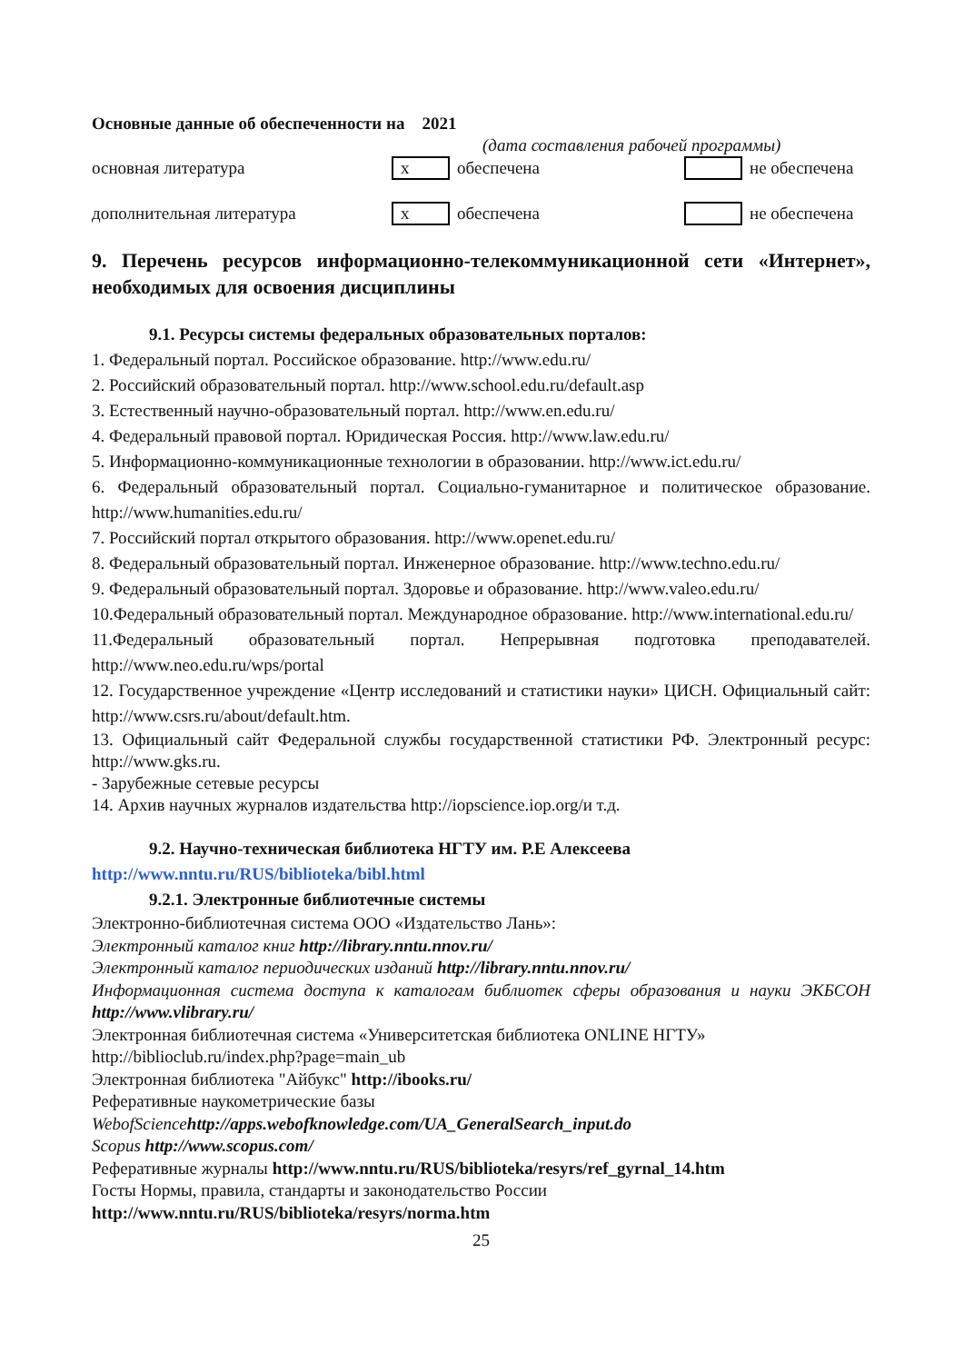Основные данные об обеспеченности на 2021
(дата составления рабочей программы)
основная литература x обеспечена не обеспечена
дополнительная литература x обеспечена не обеспечена
9. Перечень ресурсов информационно-телекоммуникационной сети «Интернет», необходимых для освоения дисциплины
9.1. Ресурсы системы федеральных образовательных порталов:
1. Федеральный портал. Российское образование. http://www.edu.ru/
2. Российский образовательный портал. http://www.school.edu.ru/default.asp
3. Естественный научно-образовательный портал. http://www.en.edu.ru/
4. Федеральный правовой портал. Юридическая Россия. http://www.law.edu.ru/
5. Информационно-коммуникационные технологии в образовании. http://www.ict.edu.ru/
6. Федеральный образовательный портал. Социально-гуманитарное и политическое образование. http://www.humanities.edu.ru/
7. Российский портал открытого образования. http://www.openet.edu.ru/
8. Федеральный образовательный портал. Инженерное образование. http://www.techno.edu.ru/
9. Федеральный образовательный портал. Здоровье и образование. http://www.valeo.edu.ru/
10.Федеральный образовательный портал. Международное образование. http://www.international.edu.ru/
11.Федеральный образовательный портал. Непрерывная подготовка преподавателей. http://www.neo.edu.ru/wps/portal
12. Государственное учреждение «Центр исследований и статистики науки» ЦИСН. Официальный сайт: http://www.csrs.ru/about/default.htm.
13. Официальный сайт Федеральной службы государственной статистики РФ. Электронный ресурс: http://www.gks.ru.
- Зарубежные сетевые ресурсы
14. Архив научных журналов издательства http://iopscience.iop.org/и т.д.
9.2. Научно-техническая библиотека НГТУ им. Р.Е Алексеева
http://www.nntu.ru/RUS/biblioteka/bibl.html
9.2.1. Электронные библиотечные системы
Электронно-библиотечная система ООО «Издательство Лань»:
Электронный каталог книг http://library.nntu.nnov.ru/
Электронный каталог периодических изданий http://library.nntu.nnov.ru/
Информационная система доступа к каталогам библиотек сферы образования и науки ЭКБСОН http://www.vlibrary.ru/
Электронная библиотечная система «Университетская библиотека ONLINE НГТУ» http://biblioclub.ru/index.php?page=main_ub
Электронная библиотека "Айбукс" http://ibooks.ru/
Реферативные наукометрические базы
WebofSciencehttp://apps.webofknowledge.com/UA_GeneralSearch_input.do
Scopus http://www.scopus.com/
Реферативные журналы http://www.nntu.ru/RUS/biblioteka/resyrs/ref_gyrnal_14.htm
Госты Нормы, правила, стандарты и законодательство России
http://www.nntu.ru/RUS/biblioteka/resyrs/norma.htm
25